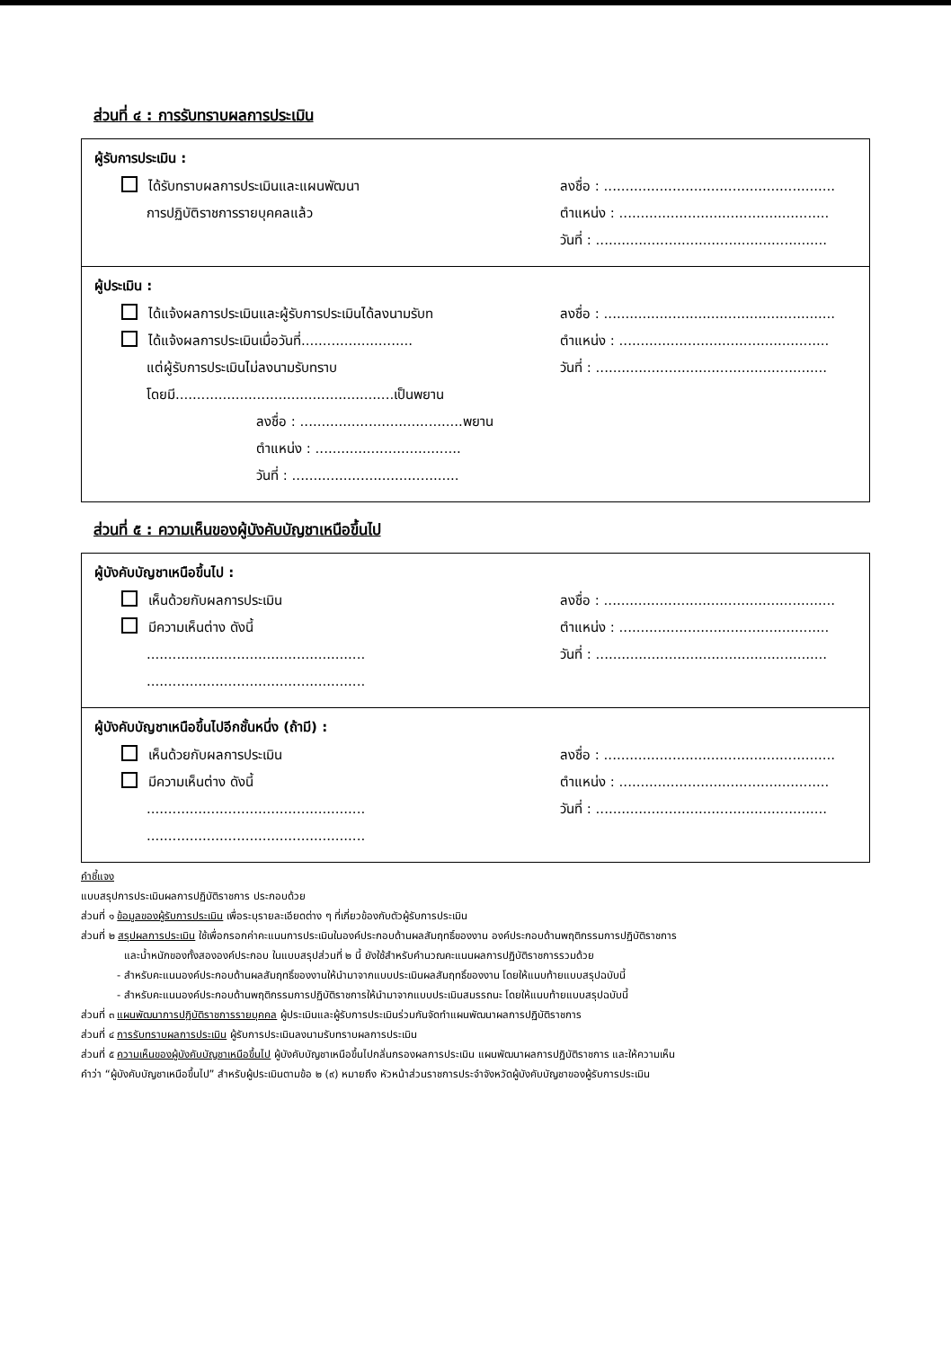ส่วนที่ ๔ : การรับทราบผลการประเมิน
ผู้รับการประเมิน :
ได้รับทราบผลการประเมินและแผนพัฒนา ลงชื่อ : ......................................................
การปฏิบัติราชการรายบุคคลแล้ว ตำแหน่ง : .................................................
วันที่ : ......................................................
ผู้ประเมิน :
ได้แจ้งผลการประเมินและผู้รับการประเมินได้ลงนามรับท
ลงชื่อ : ......................................................
ได้แจ้งผลการประเมินเมื่อวันที่..........................
ตำแหน่ง : .................................................
แต่ผู้รับการประเมินไม่ลงนามรับทราบ วันที่ : ......................................................
โดยมี...................................................เป็นพยาน
ลงชื่อ : ......................................พยาน
ตำแหน่ง : ..................................
วันที่ : .......................................
ส่วนที่ ๕ : ความเห็นของผู้บังคับบัญชาเหนือขึ้นไป
ผู้บังคับบัญชาเหนือขึ้นไป :
เห็นด้วยกับผลการประเมิน ลงชื่อ : ......................................................
มีความเห็นต่าง ดังนี้ ตำแหน่ง : .................................................
...................................................
วันที่ : ......................................................
...................................................
ผู้บังคับบัญชาเหนือขึ้นไปอีกชั้นหนึ่ง (ถ้ามี) :
เห็นด้วยกับผลการประเมิน ลงชื่อ : ......................................................
มีความเห็นต่าง ดังนี้ ตำแหน่ง : .................................................
...................................................
วันที่ : ......................................................
...................................................
คำชี้แจง
แบบสรุปการประเมินผลการปฏิบัติราชการ ประกอบด้วย
ส่วนที่ ๑ ข้อมูลของผู้รับการประเมิน เพื่อระบุรายละเอียดต่าง ๆ ที่เกี่ยวข้องกับตัวผู้รับการประเมิน
ส่วนที่ ๒ สรุปผลการประเมิน ใช้เพื่อกรอกค่าคะแนนการประเมินในองค์ประกอบด้านผลสัมฤทธิ์ของงาน องค์ประกอบด้านพฤติกรรมการปฏิบัติราชการ
และน้ำหนักของทั้งสององค์ประกอบ ในแบบสรุปส่วนที่ ๒ นี้ ยังใช้สำหรับคำนวณคะแนนผลการปฏิบัติราชการรวมด้วย
- สำหรับคะแนนองค์ประกอบด้านผลสัมฤทธิ์ของงานให้นำมาจากแบบประเมินผลสัมฤทธิ์ของงาน โดยให้แนบท้ายแบบสรุปฉบับนี้
- สำหรับคะแนนองค์ประกอบด้านพฤติกรรมการปฏิบัติราชการให้นำมาจากแบบประเมินสมรรถนะ โดยให้แนบท้ายแบบสรุปฉบับนี้
ส่วนที่ ๓ แผนพัฒนาการปฏิบัติราชการรายบุคคล ผู้ประเมินและผู้รับการประเมินร่วมกันจัดทำแผนพัฒนาผลการปฏิบัติราชการ
ส่วนที่ ๔ การรับทราบผลการประเมิน ผู้รับการประเมินลงนามรับทราบผลการประเมิน
ส่วนที่ ๕ ความเห็นของผู้บังคับบัญชาเหนือขึ้นไป ผู้บังคับบัญชาเหนือขึ้นไปกลั่นกรองผลการประเมิน แผนพัฒนาผลการปฏิบัติราชการ และให้ความเห็น
คำว่า “ผู้บังคับบัญชาเหนือขึ้นไป” สำหรับผู้ประเมินตามข้อ ๒ (๙) หมายถึง หัวหน้าส่วนราชการประจำจังหวัดผู้บังคับบัญชาของผู้รับการประเมิน